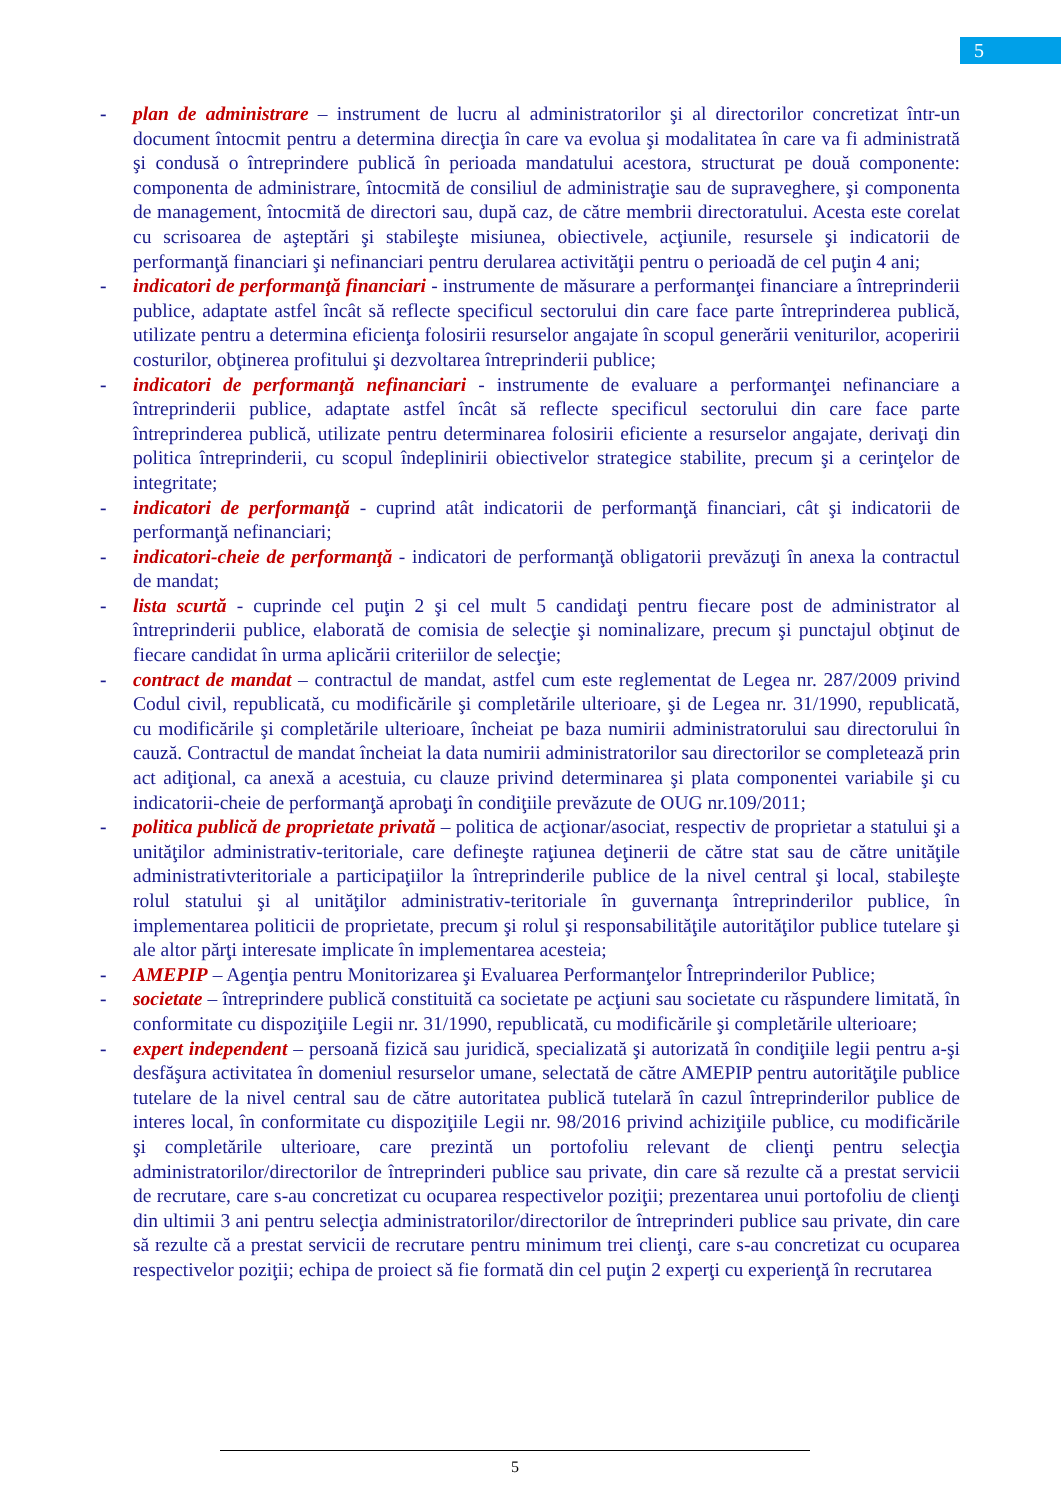5
- plan de administrare – instrument de lucru al administratorilor şi al directorilor concretizat într-un document întocmit pentru a determina direcţia în care va evolua şi modalitatea în care va fi administrată şi condusă o întreprindere publică în perioada mandatului acestora, structurat pe două componente: componenta de administrare, întocmită de consiliul de administraţie sau de supraveghere, şi componenta de management, întocmită de directori sau, după caz, de către membrii directoratului. Acesta este corelat cu scrisoarea de aşteptări şi stabileşte misiunea, obiectivele, acţiunile, resursele şi indicatorii de performanţă financiari şi nefinanciari pentru derularea activităţii pentru o perioadă de cel puţin 4 ani;
- indicatori de performanţă financiari - instrumente de măsurare a performanţei financiare a întreprinderii publice, adaptate astfel încât să reflecte specificul sectorului din care face parte întreprinderea publică, utilizate pentru a determina eficienţa folosirii resurselor angajate în scopul generării veniturilor, acoperirii costurilor, obţinerea profitului şi dezvoltarea întreprinderii publice;
- indicatori de performanţă nefinanciari - instrumente de evaluare a performanţei nefinanciare a întreprinderii publice, adaptate astfel încât să reflecte specificul sectorului din care face parte întreprinderea publică, utilizate pentru determinarea folosirii eficiente a resurselor angajate, derivaţi din politica întreprinderii, cu scopul îndeplinirii obiectivelor strategice stabilite, precum şi a cerinţelor de integritate;
- indicatori de performanţă - cuprind atât indicatorii de performanţă financiari, cât şi indicatorii de performanţă nefinanciari;
- indicatori-cheie de performanţă - indicatori de performanţă obligatorii prevăzuţi în anexa la contractul de mandat;
- lista scurtă - cuprinde cel puţin 2 şi cel mult 5 candidaţi pentru fiecare post de administrator al întreprinderii publice, elaborată de comisia de selecţie şi nominalizare, precum şi punctajul obţinut de fiecare candidat în urma aplicării criteriilor de selecţie;
- contract de mandat – contractul de mandat, astfel cum este reglementat de Legea nr. 287/2009 privind Codul civil, republicată, cu modificările şi completările ulterioare, şi de Legea nr. 31/1990, republicată, cu modificările şi completările ulterioare, încheiat pe baza numirii administratorului sau directorului în cauză. Contractul de mandat încheiat la data numirii administratorilor sau directorilor se completează prin act adiţional, ca anexă a acestuia, cu clauze privind determinarea şi plata componentei variabile şi cu indicatorii-cheie de performanţă aprobaţi în condiţiile prevăzute de OUG nr.109/2011;
- politica publică de proprietate privată – politica de acţionar/asociat, respectiv de proprietar a statului şi a unităţilor administrativ-teritoriale, care defineşte raţiunea deţinerii de către stat sau de către unităţile administrativteritoriale a participaţiilor la întreprinderile publice de la nivel central şi local, stabileşte rolul statului şi al unităţilor administrativ-teritoriale în guvernanţa întreprinderilor publice, în implementarea politicii de proprietate, precum şi rolul şi responsabilităţile autorităţilor publice tutelare şi ale altor părţi interesate implicate în implementarea acesteia;
- AMEPIP – Agenţia pentru Monitorizarea şi Evaluarea Performanţelor Întreprinderilor Publice;
- societate – întreprindere publică constituită ca societate pe acţiuni sau societate cu răspundere limitată, în conformitate cu dispoziţiile Legii nr. 31/1990, republicată, cu modificările şi completările ulterioare;
- expert independent – persoană fizică sau juridică, specializată şi autorizată în condiţiile legii pentru a-şi desfăşura activitatea în domeniul resurselor umane, selectată de către AMEPIP pentru autorităţile publice tutelare de la nivel central sau de către autoritatea publică tutelară în cazul întreprinderilor publice de interes local, în conformitate cu dispoziţiile Legii nr. 98/2016 privind achiziţiile publice, cu modificările şi completările ulterioare, care prezintă un portofoliu relevant de clienţi pentru selecţia administratorilor/directorilor de întreprinderi publice sau private, din care să rezulte că a prestat servicii de recrutare, care s-au concretizat cu ocuparea respectivelor poziţii; prezentarea unui portofoliu de clienţi din ultimii 3 ani pentru selecţia administratorilor/directorilor de întreprinderi publice sau private, din care să rezulte că a prestat servicii de recrutare pentru minimum trei clienţi, care s-au concretizat cu ocuparea respectivelor poziţii; echipa de proiect să fie formată din cel puţin 2 experţi cu experienţă în recrutarea
5